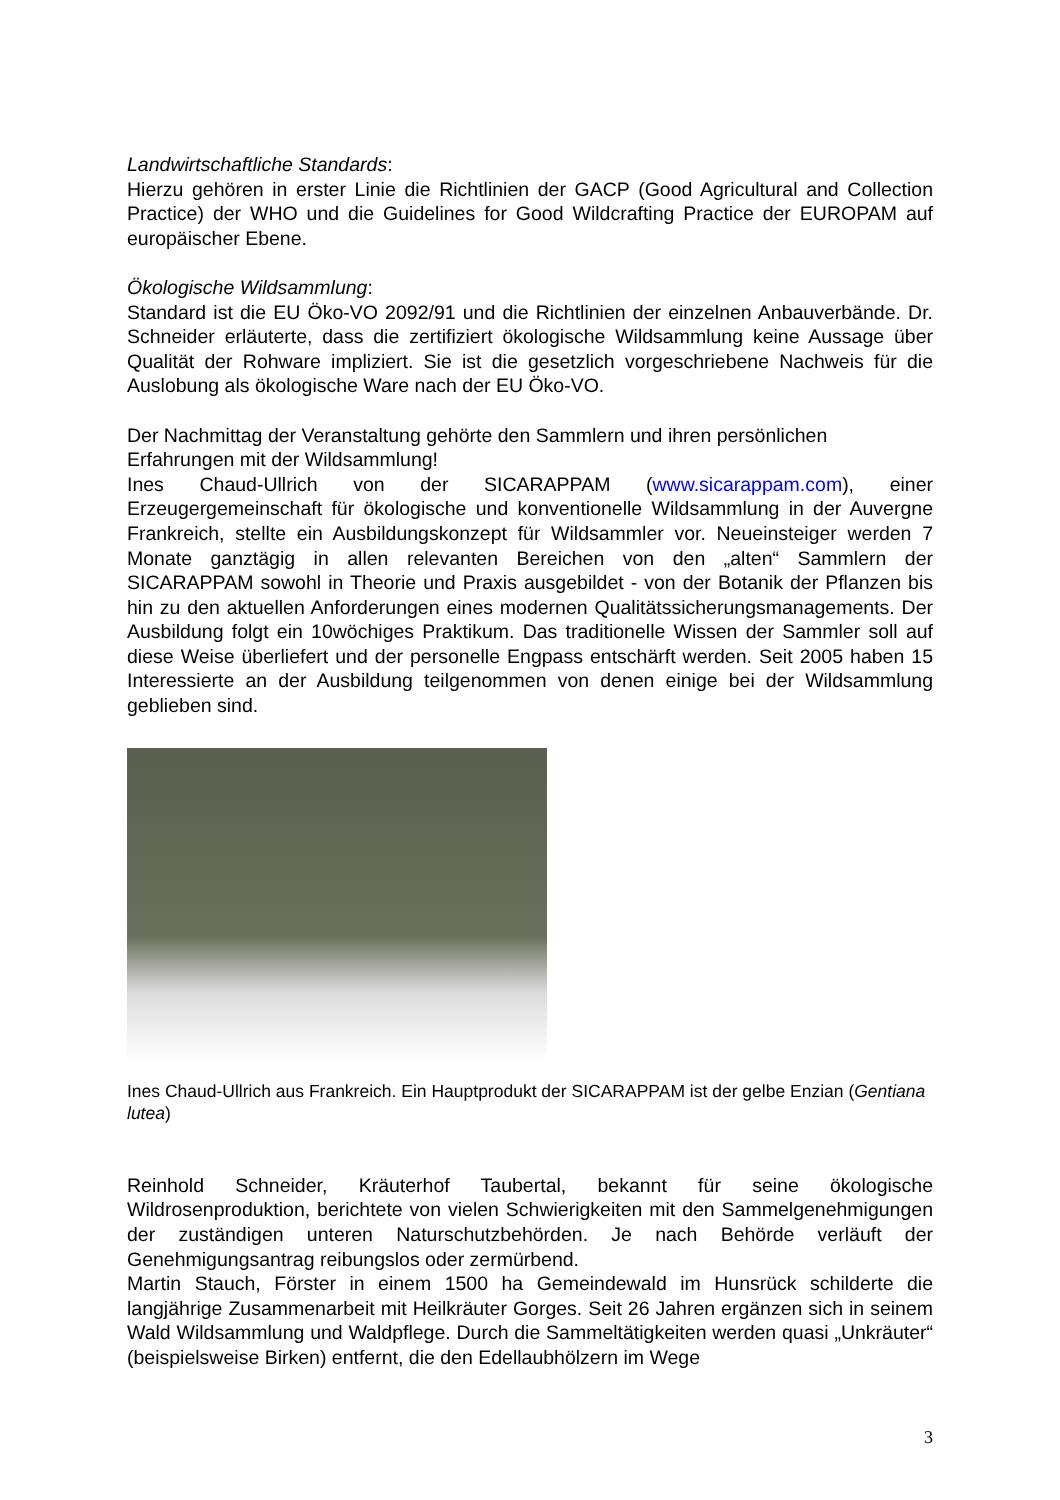Landwirtschaftliche Standards:
Hierzu gehören in erster Linie die Richtlinien der GACP (Good Agricultural and Collection Practice) der WHO und die Guidelines for Good Wildcrafting Practice der EUROPAM auf europäischer Ebene.
Ökologische Wildsammlung:
Standard ist die EU Öko-VO 2092/91 und die Richtlinien der einzelnen Anbauverbände. Dr. Schneider erläuterte, dass die zertifiziert ökologische Wildsammlung keine Aussage über Qualität der Rohware impliziert. Sie ist die gesetzlich vorgeschriebene Nachweis für die Auslobung als ökologische Ware nach der EU Öko-VO.
Der Nachmittag der Veranstaltung gehörte den Sammlern und ihren persönlichen Erfahrungen mit der Wildsammlung!
Ines Chaud-Ullrich von der SICARAPPAM (www.sicarappam.com), einer Erzeugergemeinschaft für ökologische und konventionelle Wildsammlung in der Auvergne Frankreich, stellte ein Ausbildungskonzept für Wildsammler vor. Neueinsteiger werden 7 Monate ganztägig in allen relevanten Bereichen von den „alten“ Sammlern der SICARAPPAM sowohl in Theorie und Praxis ausgebildet - von der Botanik der Pflanzen bis hin zu den aktuellen Anforderungen eines modernen Qualitätssicherungsmanagements. Der Ausbildung folgt ein 10wöchiges Praktikum. Das traditionelle Wissen der Sammler soll auf diese Weise überliefert und der personelle Engpass entschärft werden. Seit 2005 haben 15 Interessierte an der Ausbildung teilgenommen von denen einige bei der Wildsammlung geblieben sind.
Ines Chaud-Ullrich aus Frankreich. Ein Hauptprodukt der SICARAPPAM ist der gelbe Enzian (Gentiana lutea)
Reinhold Schneider, Kräuterhof Taubertal, bekannt für seine ökologische Wildrosenproduktion, berichtete von vielen Schwierigkeiten mit den Sammelgenehmigungen der zuständigen unteren Naturschutzbehörden. Je nach Behörde verläuft der Genehmigungsantrag reibungslos oder zermürbend.
Martin Stauch, Förster in einem 1500 ha Gemeindewald im Hunsrück schilderte die langjährige Zusammenarbeit mit Heilkräuter Gorges. Seit 26 Jahren ergänzen sich in seinem Wald Wildsammlung und Waldpflege. Durch die Sammeltätigkeiten werden quasi „Unkräuter“ (beispielsweise Birken) entfernt, die den Edellaubhölzern im Wege
3